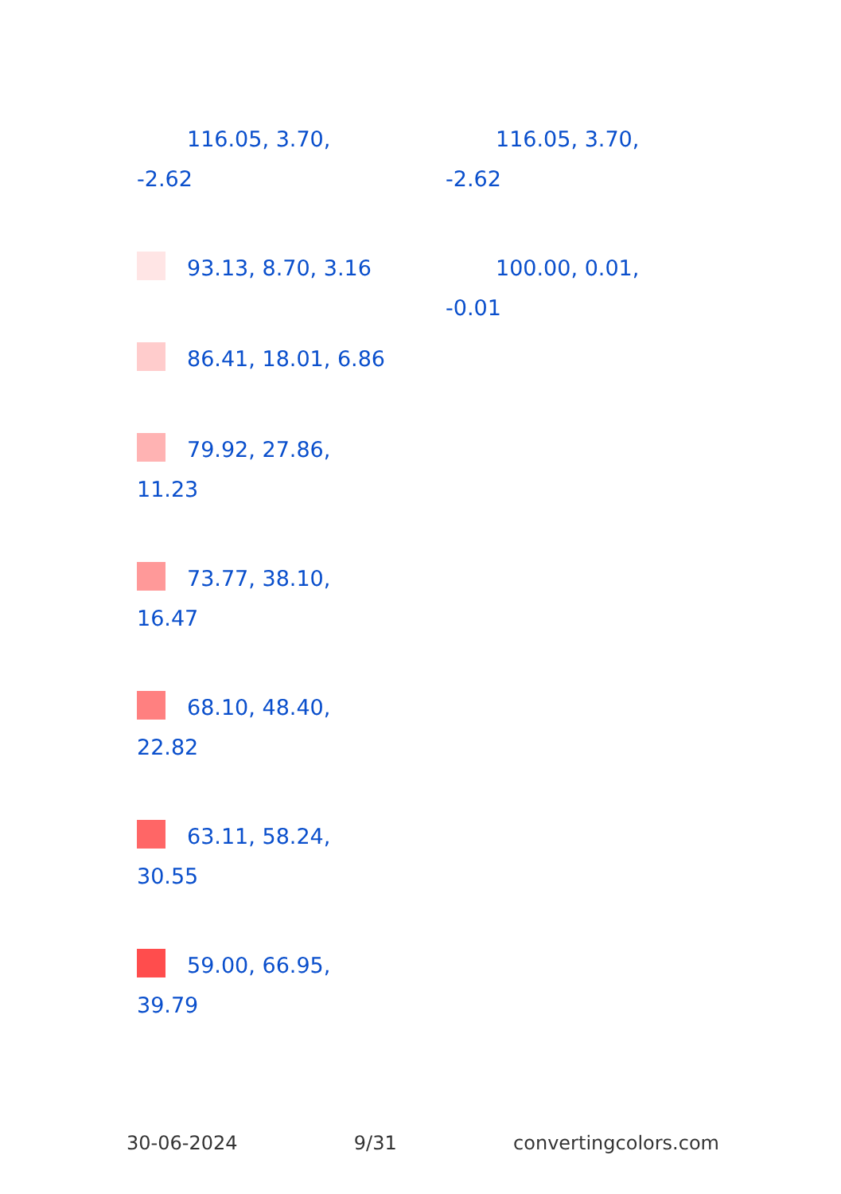116.05, 3.70, -2.62
93.13, 8.70, 3.16
86.41, 18.01, 6.86
79.92, 27.86, 11.23
73.77, 38.10, 16.47
68.10, 48.40, 22.82
63.11, 58.24, 30.55
59.00, 66.95, 39.79
116.05, 3.70, -2.62
100.00, 0.01, -0.01
30-06-2024 9/31 convertingcolors.com